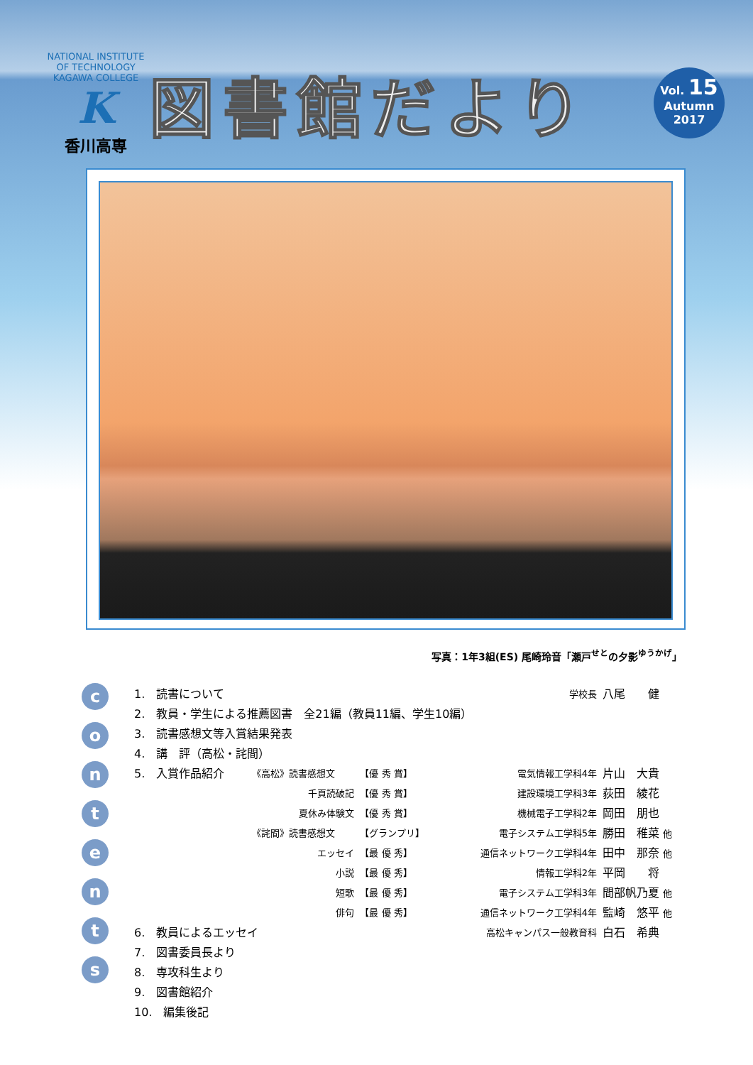NATIONAL INSTITUTE OF TECHNOLOGY KAGAWA COLLEGE
K
香川高専
図書館だより
Vol. 15
Autumn
2017
写真：1年3組(ES) 尾崎玲音「瀬戸<sup>せと</sup>の夕影<sup>ゆうかげ</sup>」
c
o
n
t
e
n
t
s
| 1. 読書について | | | | 学校長 | 八尾 健 |
| 2. 教員・学生による推薦図書 全21編（教員11編、学生10編） | | | | | |
| 3. 読書感想文等入賞結果発表 | | | | | |
| 4. 講 評（高松・詫間） | | | | | |
| 5. 入賞作品紹介 | 《高松》読書感想文 | 【優 秀 賞】 | | 電気情報工学科4年 | 片山 大貴 |
| | 千頁読破記 | 【優 秀 賞】 | | 建設環境工学科3年 | 荻田 綾花 |
| | 夏休み体験文 | 【優 秀 賞】 | | 機械電子工学科2年 | 岡田 朋也 |
| | 《詫間》読書感想文 | 【グランプリ】 | | 電子システム工学科5年 | 勝田 稚菜 他 |
| | エッセイ | 【最 優 秀】 | | 通信ネットワーク工学科4年 | 田中 那奈 他 |
| | 小説 | 【最 優 秀】 | | 情報工学科2年 | 平岡 将 |
| | 短歌 | 【最 優 秀】 | | 電子システム工学科3年 | 間部帆乃夏 他 |
| | 俳句 | 【最 優 秀】 | | 通信ネットワーク工学科4年 | 監崎 悠平 他 |
| 6. 教員によるエッセイ | | | | 高松キャンパス一般教育科 | 白石 希典 |
| 7. 図書委員長より | | | | | |
| 8. 専攻科生より | | | | | |
| 9. 図書館紹介 | | | | | |
| 10. 編集後記 | | | | | |